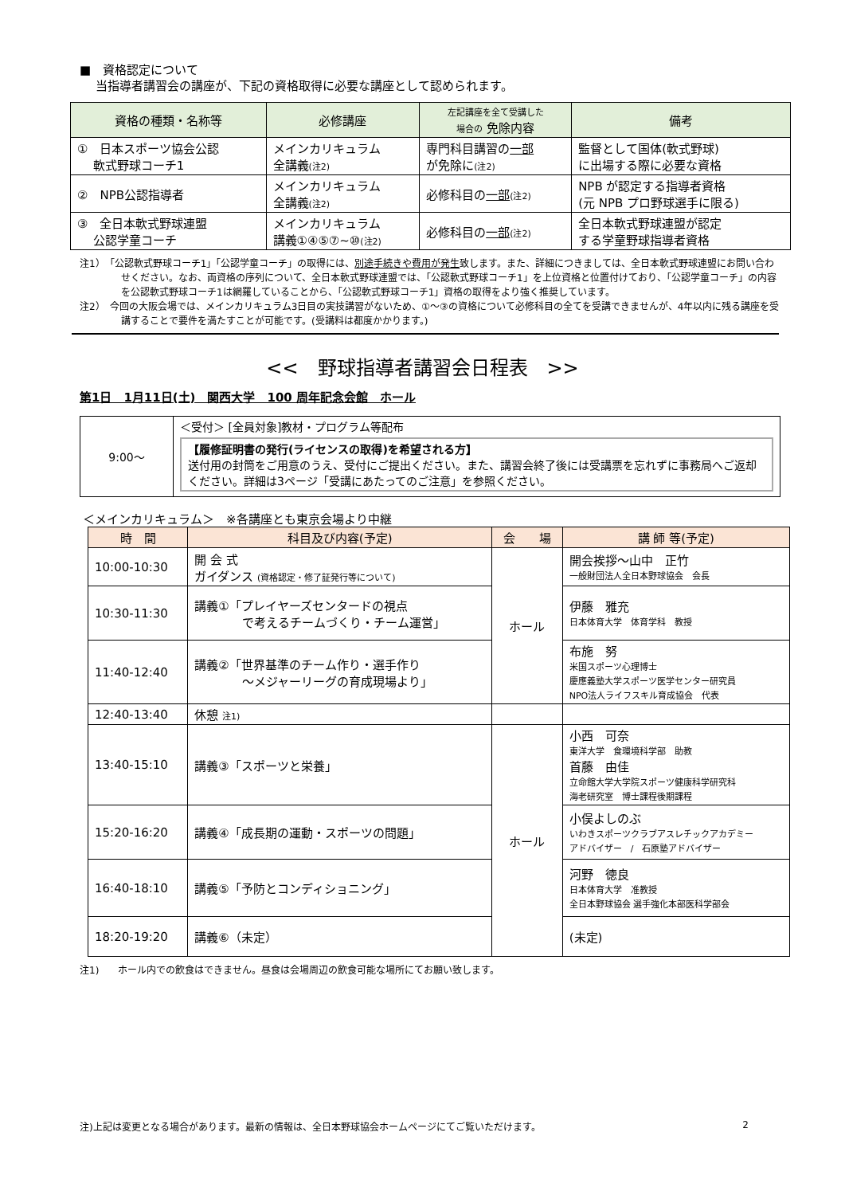■　資格認定について
　 当指導者講習会の講座が、下記の資格取得に必要な講座として認められます。
| 資格の種類・名称等 | 必修講座 | 左記講座を全て受講した 場合の 免除内容 | 備考 |
| --- | --- | --- | --- |
| ① 日本スポーツ協会公認 軟式野球コーチ1 | メインカリキュラム 全講義 (注2) | 専門科目講習の 一部 が免除に (注2) | 監督として国体(軟式野球) に出場する際に必要な資格 |
| ② NPB公認指導者 | メインカリキュラム 全講義 (注2) | 必修科目の 一部 (注2) | NPB が認定する指導者資格 (元 NPB プロ野球選手に限る) |
| ③ 全日本軟式野球連盟 公認学童コーチ | メインカリキュラム 講義①④⑤⑦~⑩ (注2) | 必修科目の 一部 (注2) | 全日本軟式野球連盟が認定 する学童野球指導者資格 |
注1）　「公認軟式野球コーチ1」「公認学童コーチ」の取得には、別途手続きや費用が発生致します。また、詳細につきましては、全日本軟式野球連盟にお問い合わせください。なお、両資格の序列について、全日本軟式野球連盟では、「公認軟式野球コーチ1」を上位資格と位置付けており、「公認学童コーチ」の内容を公認軟式野球コーチ1は網羅していることから、「公認軟式野球コーチ1」資格の取得をより強く推奨しています。
注2）　今回の大阪会場では、メインカリキュラム3日目の実技講習がないため、①～③の資格について必修科目の全てを受講できませんが、4年以内に残る講座を受講することで要件を満たすことが可能です。(受講料は都度かかります。)
<<　野球指導者講習会日程表　>>
第1日　1月11日(土)　関西大学　100 周年記念会館　ホール
| 9:00～ | ＜受付＞ [全員対象]教材・プログラム等配布 【履修証明書の発行(ライセンスの取得)を希望される方】 送付用の封筒をご用意のうえ、受付にご提出ください。また、講習会終了後には受講票を忘れずに事務局へご返却ください。詳細は3ページ「受講にあたってのご注意」を参照ください。 |
＜メインカリキュラム＞　※各講座とも東京会場より中継
| 時 間 | 科目及び内容(予定) | 会 場 | 講 師 等(予定) |
| --- | --- | --- | --- |
| 10:00-10:30 | 開 会 式 ガイダンス (資格認定・修了証発行等について) | ホール | 開会挨拶～山中 正竹 一般財団法人全日本野球協会 会長 |
| 10:30-11:30 | 講義①「プレイヤーズセンタードの視点 で考えるチームづくり・チーム運営」 | | 伊藤 雅充 日本体育大学 体育学科 教授 |
| 11:40-12:40 | 講義②「世界基準のチーム作り・選手作り ～メジャーリーグの育成現場より」 | | 布施 努 米国スポーツ心理博士 慶應義塾大学スポーツ医学センター研究員 NPO法人ライフスキル育成協会 代表 |
| 12:40-13:40 | 休憩 注1) | | |
| 13:40-15:10 | 講義③「スポーツと栄養」 | ホール | 小西 可奈 東洋大学 食環境科学部 助教 首藤 由佳 立命館大学大学院スポーツ健康科学研究科 海老研究室 博士課程後期課程 |
| 15:20-16:20 | 講義④「成長期の運動・スポーツの問題」 | | 小俣よしのぶ いわきスポーツクラブアスレチックアカデミー アドバイザー / 石原塾アドバイザー |
| 16:40-18:10 | 講義⑤「予防とコンディショニング」 | | 河野 徳良 日本体育大学 准教授 全日本野球協会 選手強化本部医科学部会 |
| 18:20-19:20 | 講義⑥（未定） | | (未定) |
注1)　　ホール内での飲食はできません。昼食は会場周辺の飲食可能な場所にてお願い致します。
注)上記は変更となる場合があります。最新の情報は、全日本野球協会ホームページにてご覧いただけます。 2